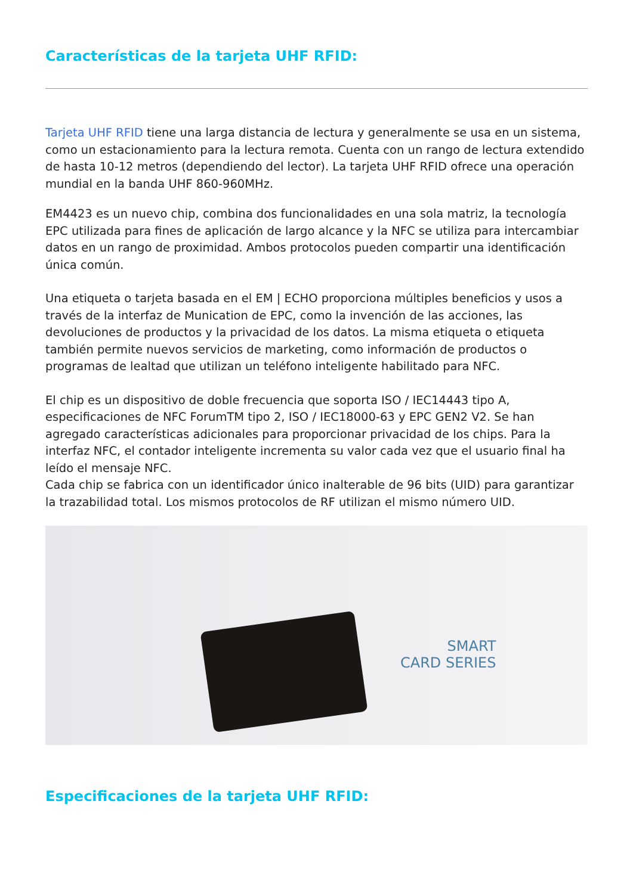Características de la tarjeta UHF RFID:
Tarjeta UHF RFID tiene una larga distancia de lectura y generalmente se usa en un sistema, como un estacionamiento para la lectura remota. Cuenta con un rango de lectura extendido de hasta 10-12 metros (dependiendo del lector). La tarjeta UHF RFID ofrece una operación mundial en la banda UHF 860-960MHz.
EM4423 es un nuevo chip, combina dos funcionalidades en una sola matriz, la tecnología EPC utilizada para fines de aplicación de largo alcance y la NFC se utiliza para intercambiar datos en un rango de proximidad. Ambos protocolos pueden compartir una identificación única común.
Una etiqueta o tarjeta basada en el EM | ECHO proporciona múltiples beneficios y usos a través de la interfaz de Munication de EPC, como la invención de las acciones, las devoluciones de productos y la privacidad de los datos. La misma etiqueta o etiqueta también permite nuevos servicios de marketing, como información de productos o programas de lealtad que utilizan un teléfono inteligente habilitado para NFC.
El chip es un dispositivo de doble frecuencia que soporta ISO / IEC14443 tipo A, especificaciones de NFC ForumTM tipo 2, ISO / IEC18000-63 y EPC GEN2 V2. Se han agregado características adicionales para proporcionar privacidad de los chips. Para la interfaz NFC, el contador inteligente incrementa su valor cada vez que el usuario final ha leído el mensaje NFC.
Cada chip se fabrica con un identificador único inalterable de 96 bits (UID) para garantizar la trazabilidad total. Los mismos protocolos de RF utilizan el mismo número UID.
SMART
CARD SERIES
Especificaciones de la tarjeta UHF RFID: